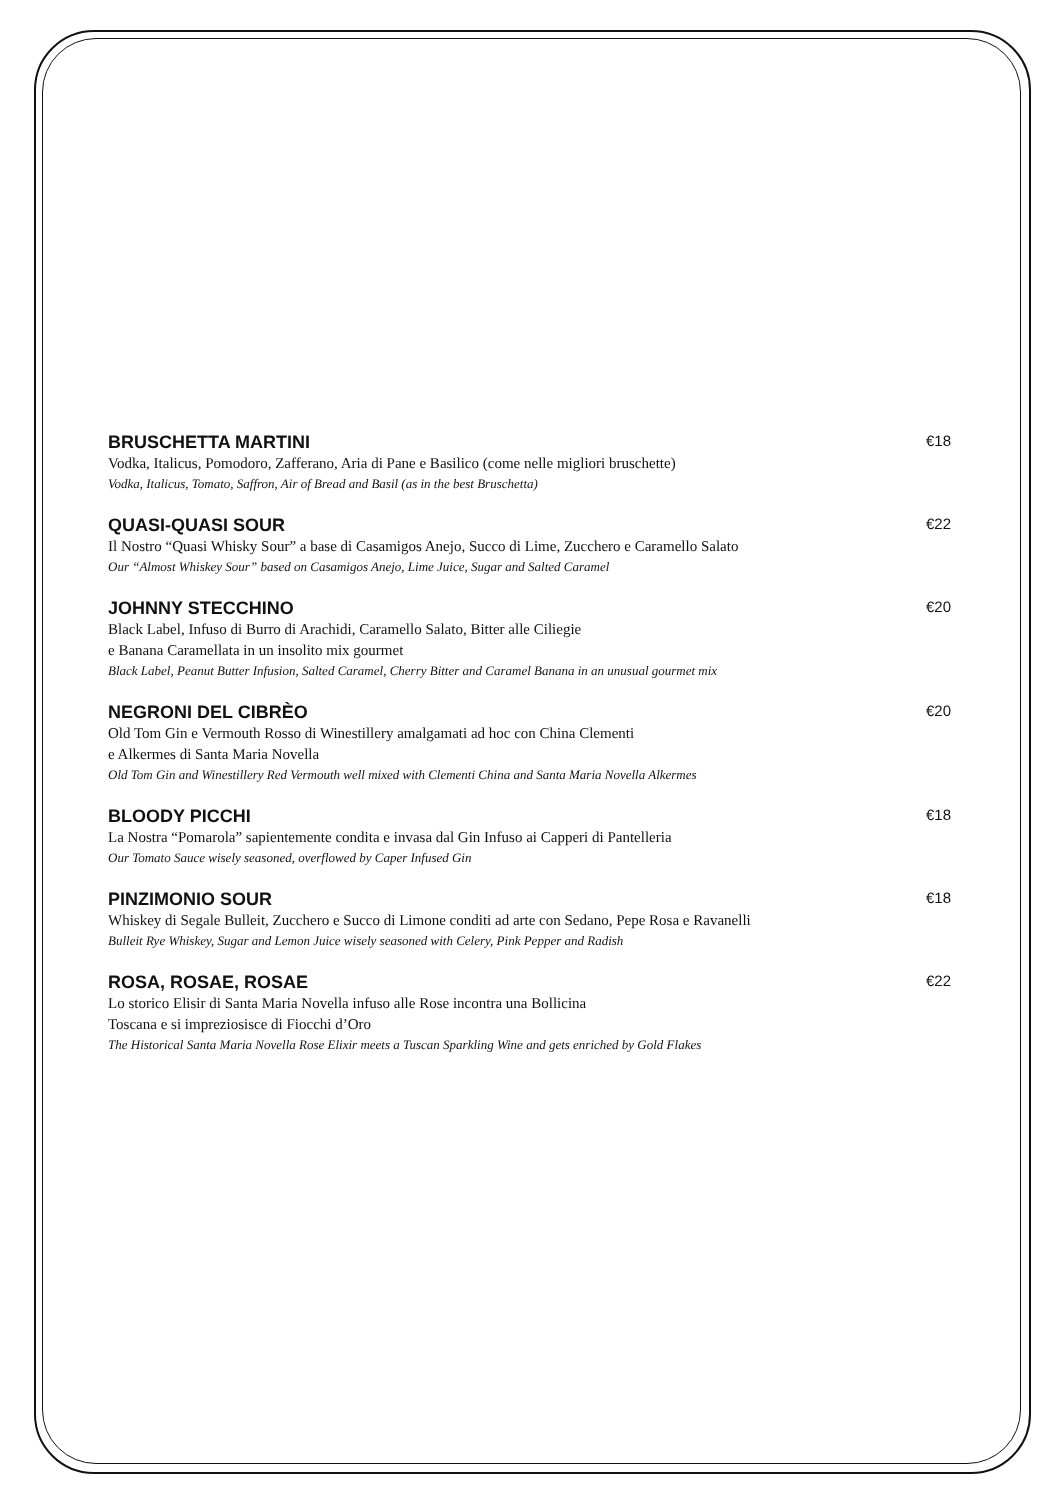BRUSCHETTA MARTINI €18
Vodka, Italicus, Pomodoro, Zafferano, Aria di Pane e Basilico (come nelle migliori bruschette)
Vodka, Italicus, Tomato, Saffron, Air of Bread and Basil (as in the best Bruschetta)
QUASI-QUASI SOUR €22
Il Nostro “Quasi Whisky Sour” a base di Casamigos Anejo, Succo di Lime, Zucchero e Caramello Salato
Our “Almost Whiskey Sour” based on Casamigos Anejo, Lime Juice, Sugar and Salted Caramel
JOHNNY STECCHINO €20
Black Label, Infuso di Burro di Arachidi, Caramello Salato, Bitter alle Ciliegie
e Banana Caramellata in un insolito mix gourmet
Black Label, Peanut Butter Infusion, Salted Caramel, Cherry Bitter and Caramel Banana in an unusual gourmet mix
NEGRONI DEL CIBRÈO €20
Old Tom Gin e Vermouth Rosso di Winestillery amalgamati ad hoc con China Clementi
e Alkermes di Santa Maria Novella
Old Tom Gin and Winestillery Red Vermouth well mixed with Clementi China and Santa Maria Novella Alkermes
BLOODY PICCHI €18
La Nostra “Pomarola” sapientemente condita e invasa dal Gin Infuso ai Capperi di Pantelleria
Our Tomato Sauce wisely seasoned, overflowed by Caper Infused Gin
PINZIMONIO SOUR €18
Whiskey di Segale Bulleit, Zucchero e Succo di Limone conditi ad arte con Sedano, Pepe Rosa e Ravanelli
Bulleit Rye Whiskey, Sugar and Lemon Juice wisely seasoned with Celery, Pink Pepper and Radish
ROSA, ROSAE, ROSAE €22
Lo storico Elisir di Santa Maria Novella infuso alle Rose incontra una Bollicina
Toscana e si impreziosisce di Fiocchi d’Oro
The Historical Santa Maria Novella Rose Elixir meets a Tuscan Sparkling Wine and gets enriched by Gold Flakes